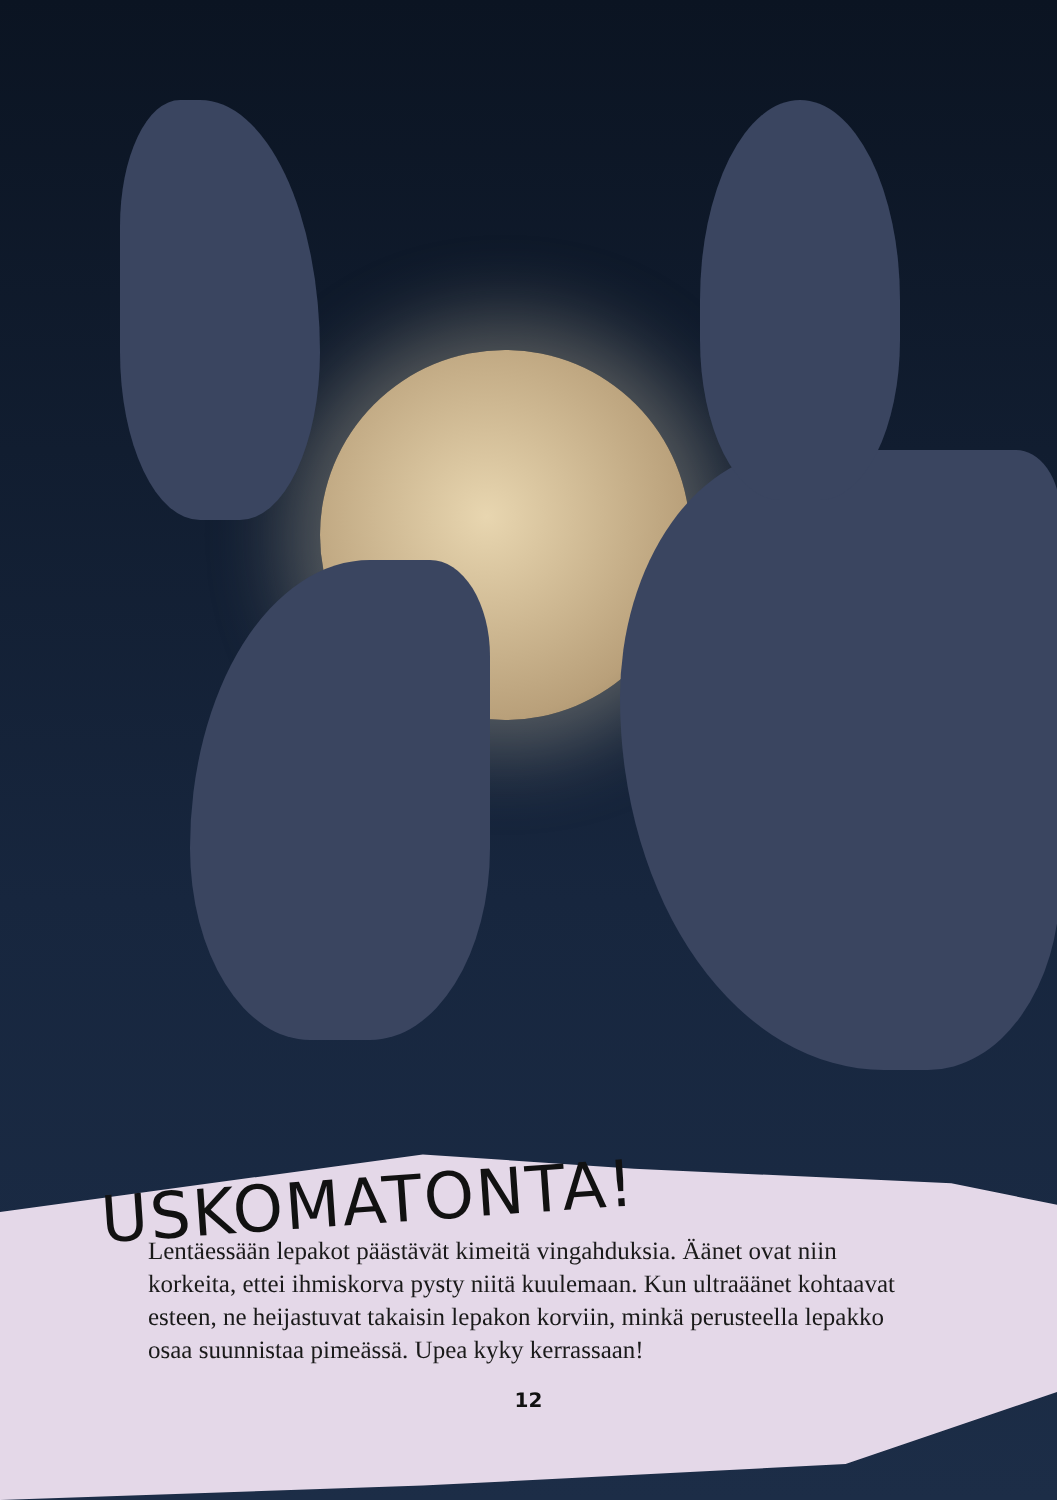USKOMATONTA!
Lentäessään lepakot päästävät kimeitä vingahduksia. Äänet ovat niin korkeita, ettei ihmiskorva pysty niitä kuulemaan. Kun ultraäänet kohtaavat esteen, ne heijastuvat takaisin lepakon korviin, minkä perusteella lepakko osaa suunnistaa pimeässä. Upea kyky kerrassaan!
12